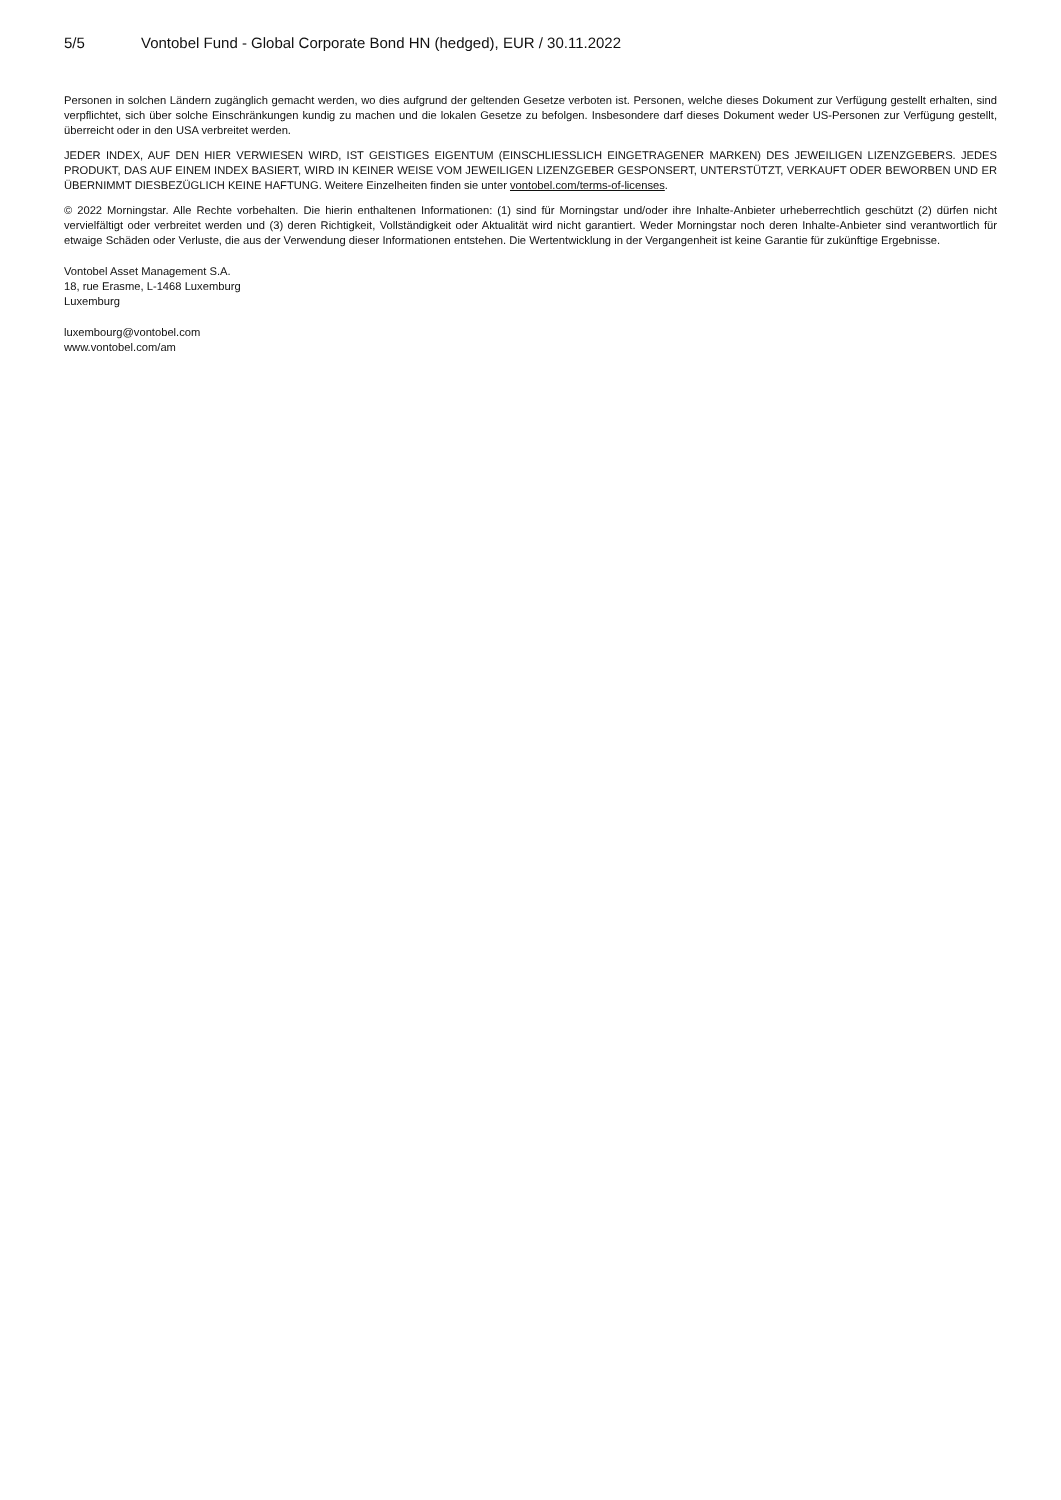5/5 Vontobel Fund - Global Corporate Bond HN (hedged), EUR / 30.11.2022
Personen in solchen Ländern zugänglich gemacht werden, wo dies aufgrund der geltenden Gesetze verboten ist. Personen, welche dieses Dokument zur Verfügung gestellt erhalten, sind verpflichtet, sich über solche Einschränkungen kundig zu machen und die lokalen Gesetze zu befolgen. Insbesondere darf dieses Dokument weder US-Personen zur Verfügung gestellt, überreicht oder in den USA verbreitet werden.
JEDER INDEX, AUF DEN HIER VERWIESEN WIRD, IST GEISTIGES EIGENTUM (EINSCHLIESSLICH EINGETRAGENER MARKEN) DES JEWEILIGEN LIZENZGEBERS. JEDES PRODUKT, DAS AUF EINEM INDEX BASIERT, WIRD IN KEINER WEISE VOM JEWEILIGEN LIZENZGEBER GESPONSERT, UNTERSTÜTZT, VERKAUFT ODER BEWORBEN UND ER ÜBERNIMMT DIESBEZÜGLICH KEINE HAFTUNG. Weitere Einzelheiten finden sie unter vontobel.com/terms-of-licenses.
© 2022 Morningstar. Alle Rechte vorbehalten. Die hierin enthaltenen Informationen: (1) sind für Morningstar und/oder ihre Inhalte-Anbieter urheberrechtlich geschützt (2) dürfen nicht vervielfältigt oder verbreitet werden und (3) deren Richtigkeit, Vollständigkeit oder Aktualität wird nicht garantiert. Weder Morningstar noch deren Inhalte-Anbieter sind verantwortlich für etwaige Schäden oder Verluste, die aus der Verwendung dieser Informationen entstehen. Die Wertentwicklung in der Vergangenheit ist keine Garantie für zukünftige Ergebnisse.
Vontobel Asset Management S.A.
18, rue Erasme, L-1468 Luxemburg
Luxemburg
luxembourg@vontobel.com
www.vontobel.com/am